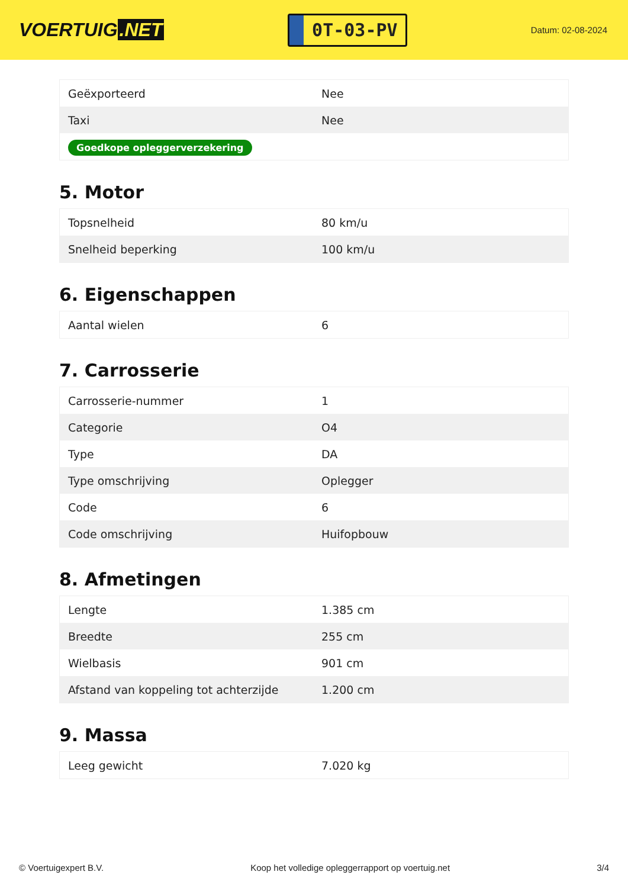VOERTUIG.NET
0T-03-PV
Datum: 02-08-2024
| Geëxporteerd | Nee |
| Taxi | Nee |
| Goedkope opleggerverzekering | |
5. Motor
| Topsnelheid | 80 km/u |
| Snelheid beperking | 100 km/u |
6. Eigenschappen
| Aantal wielen | 6 |
7. Carrosserie
| Carrosserie-nummer | 1 |
| Categorie | O4 |
| Type | DA |
| Type omschrijving | Oplegger |
| Code | 6 |
| Code omschrijving | Huifopbouw |
8. Afmetingen
| Lengte | 1.385 cm |
| Breedte | 255 cm |
| Wielbasis | 901 cm |
| Afstand van koppeling tot achterzijde | 1.200 cm |
9. Massa
| Leeg gewicht | 7.020 kg |
© Voertuigexpert B.V. Koop het volledige opleggerrapport op voertuig.net 3/4